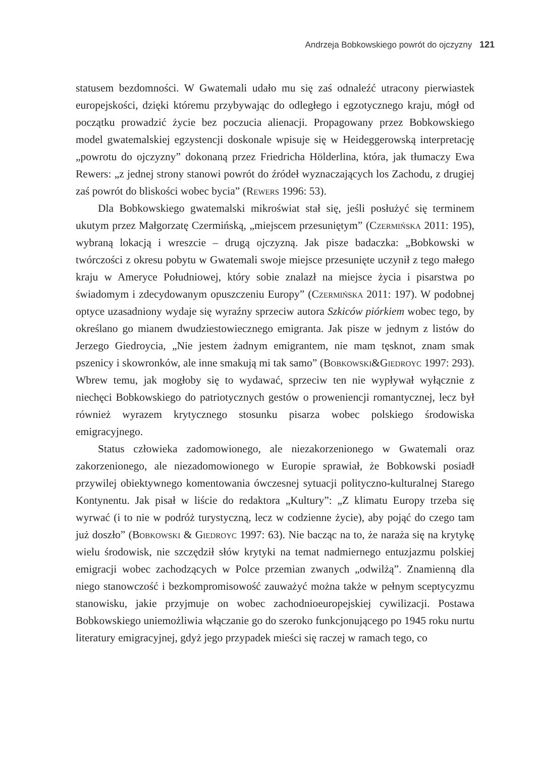Andrzeja Bobkowskiego powrót do ojczyzny 121
statusem bezdomności. W Gwatemali udało mu się zaś odnaleźć utracony pierwiastek europejskości, dzięki któremu przybywając do odległego i egzotycznego kraju, mógł od początku prowadzić życie bez poczucia alienacji. Propagowany przez Bobkowskiego model gwatemalskiej egzystencji doskonale wpisuje się w Heideggerowską interpretację „powrotu do ojczyzny” dokonaną przez Friedricha Hölderlina, która, jak tłumaczy Ewa Rewers: „z jednej strony stanowi powrót do źródeł wyznaczających los Zachodu, z drugiej zaś powrót do bliskości wobec bycia” (Rewers 1996: 53).
Dla Bobkowskiego gwatemalski mikroświat stał się, jeśli posłużyć się terminem ukutym przez Małgorzatę Czermińską, „miejscem przesuniętym” (Czermińska 2011: 195), wybraną lokacją i wreszcie – drugą ojczyzną. Jak pisze badaczka: „Bobkowski w twórczości z okresu pobytu w Gwatemali swoje miejsce przesunięte uczynił z tego małego kraju w Ameryce Południowej, który sobie znalazł na miejsce życia i pisarstwa po świadomym i zdecydowanym opuszczeniu Europy” (Czermińska 2011: 197). W podobnej optyce uzasadniony wydaje się wyraźny sprzeciw autora Szkiców piórkiem wobec tego, by określano go mianem dwudziestowiecznego emigranta. Jak pisze w jednym z listów do Jerzego Giedroycia, „Nie jestem żadnym emigrantem, nie mam tęsknot, znam smak pszenicy i skowronków, ale inne smakują mi tak samo” (Bobkowski&Giedroyc 1997: 293). Wbrew temu, jak mogłoby się to wydawać, sprzeciw ten nie wypływał wyłącznie z niechęci Bobkowskiego do patriotycznych gestów o proweniencji romantycznej, lecz był również wyrazem krytycznego stosunku pisarza wobec polskiego środowiska emigracyjnego.
Status człowieka zadomowionego, ale niezakorzenionego w Gwatemali oraz zakorzenionego, ale niezadomowionego w Europie sprawiał, że Bobkowski posiadł przywilej obiektywnego komentowania ówczesnej sytuacji polityczno-kulturalnej Starego Kontynentu. Jak pisał w liście do redaktora „Kultury”: „Z klimatu Europy trzeba się wyrwać (i to nie w podróż turystyczną, lecz w codzienne życie), aby pojąć do czego tam już doszło” (Bobkowski & Giedroyc 1997: 63). Nie bacząc na to, że naraża się na krytykę wielu środowisk, nie szczędził słów krytyki na temat nadmiernego entuzjazmu polskiej emigracji wobec zachodzących w Polce przemian zwanych „odwilżą”. Znamienną dla niego stanowczość i bezkompromisowość zauważyć można także w pełnym sceptycyzmu stanowisku, jakie przyjmuje on wobec zachodnioeuropejskiej cywilizacji. Postawa Bobkowskiego uniemożliwia włączanie go do szeroko funkcjonującego po 1945 roku nurtu literatury emigracyjnej, gdyż jego przypadek mieści się raczej w ramach tego, co